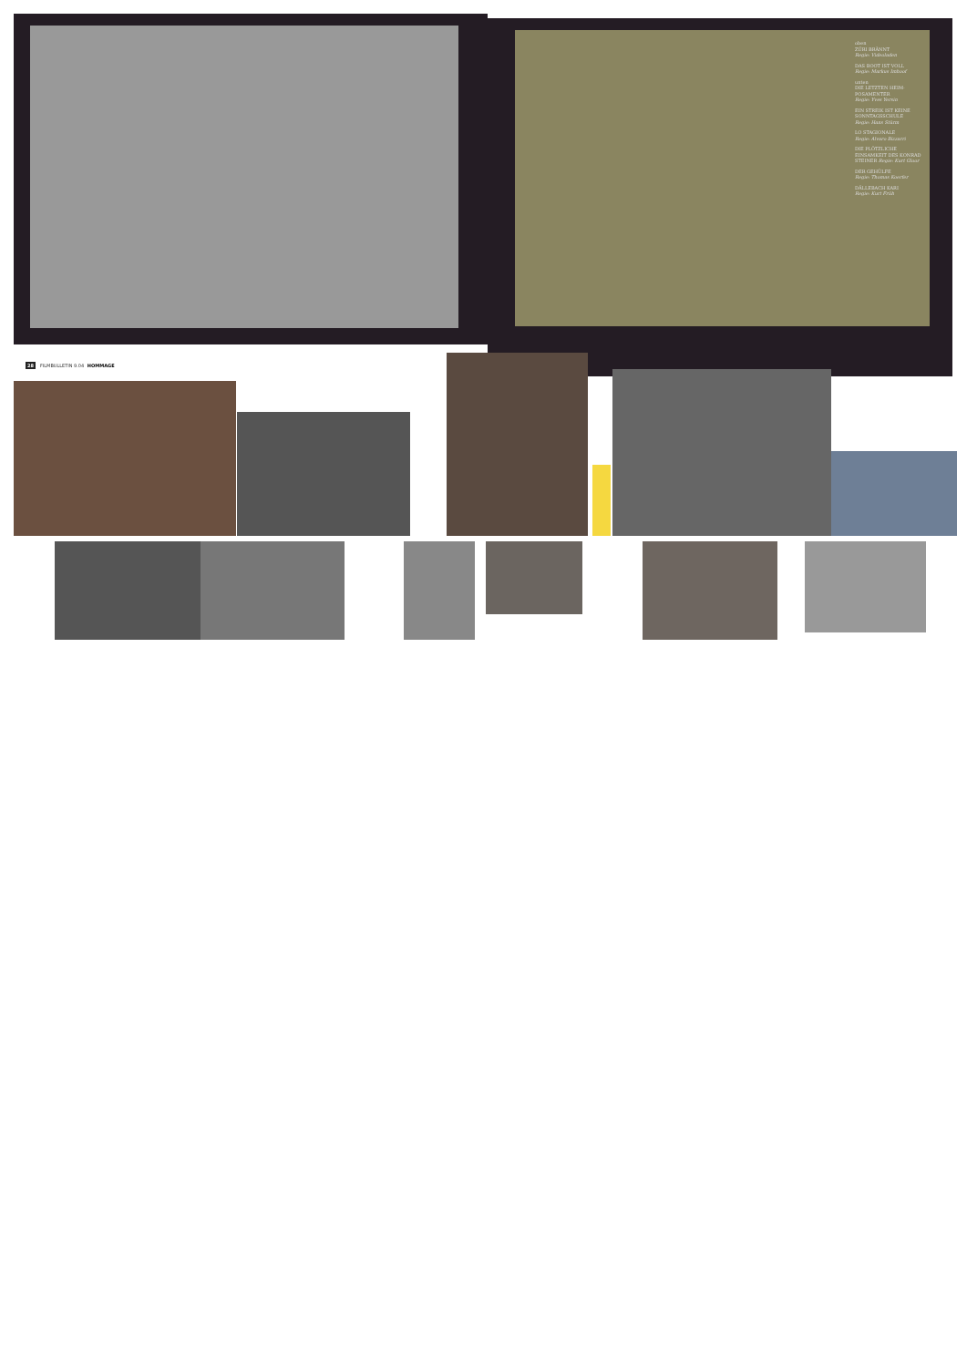oben
ZÜRI BRÄNNT
Regie: Videoladen
DAS BOOT IST VOLL
Regie: Markus Imhoof
unten
DIE LETZTEN HEIM-POSAMENTER
Regie: Yves Yersin
EIN STREIK IST KEINE SONNTAGSSCHULE
Regie: Hans Stürm
LO STAGIONALE
Regie: Alvaro Bizzarri
DIE PLÖTZLICHE EINSAMKEIT DES KONRAD STEINER Regie: Kurt Gloor
DER GEHÜLFE
Regie: Thomas Koerfer
DÄLLEBACH KARI
Regie: Kurt Früh
28 FILMBULLETIN 9.04 HOMMAGE